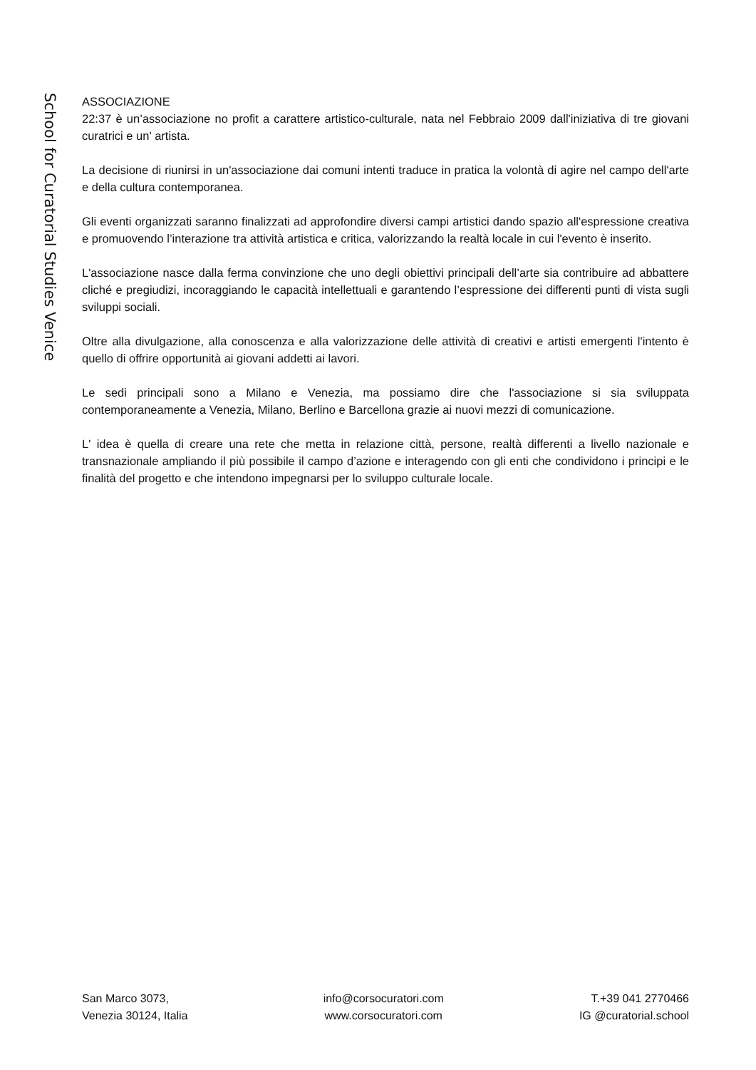School for Curatorial Studies Venice
ASSOCIAZIONE
22:37 è un’associazione no profit a carattere artistico-culturale, nata nel Febbraio 2009 dall'iniziativa di tre giovani curatrici e un' artista.
La decisione di riunirsi in un'associazione dai comuni intenti traduce in pratica la volontà di agire nel campo dell'arte e della cultura contemporanea.
Gli eventi organizzati saranno finalizzati ad approfondire diversi campi artistici dando spazio all'espressione creativa e promuovendo l’interazione tra attività artistica e critica, valorizzando la realtà locale in cui l'evento è inserito.
L'associazione nasce dalla ferma convinzione che uno degli obiettivi principali dell’arte sia contribuire ad abbattere cliché e pregiudizi, incoraggiando le capacità intellettuali e garantendo l’espressione dei differenti punti di vista sugli sviluppi sociali.
Oltre alla divulgazione, alla conoscenza e alla valorizzazione delle attività di creativi e artisti emergenti l'intento è quello di offrire opportunità ai giovani addetti ai lavori.
Le sedi principali sono a Milano e Venezia, ma possiamo dire che l'associazione si sia sviluppata contemporaneamente a Venezia, Milano, Berlino e Barcellona grazie ai nuovi mezzi di comunicazione.
L' idea è quella di creare una rete che metta in relazione città, persone, realtà differenti a livello nazionale e transnazionale ampliando il più possibile il campo d’azione e interagendo con gli enti che condividono i principi e le finalità del progetto e che intendono impegnarsi per lo sviluppo culturale locale.
San Marco 3073,
Venezia 30124, Italia
info@corsocuratori.com
www.corsocuratori.com
T.+39 041 2770466
IG @curatorial.school